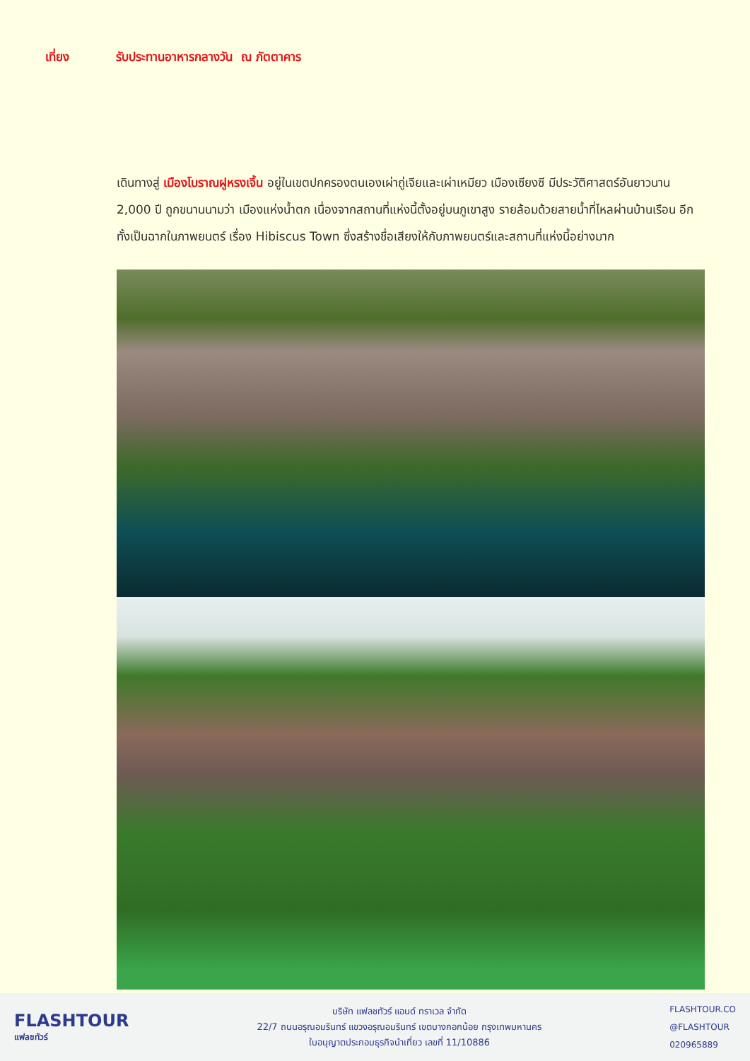เที่ยง รับประทานอาหารกลางวัน ณ ภัตตาคาร
เดินทางสู่ เมืองโบราณฝูหรงเจิ้น อยู่ในเขตปกครองตนเองเผ่าถู่เจียและเผ่าเหมียว เมืองเซียงซี มีประวัติศาสตร์อันยาวนาน 2,000 ปี ถูกขนานนามว่า เมืองแห่งน้ำตก เนื่องจากสถานที่แห่งนี้ตั้งอยู่บนภูเขาสูง รายล้อมด้วยสายน้ำที่ไหลผ่านบ้านเรือน อีกทั้งเป็นฉากในภาพยนตร์ เรื่อง Hibiscus Town ซึ่งสร้างชื่อเสียงให้กับภาพยนตร์และสถานที่แห่งนี้อย่างมาก
FLASHTOUR
แฟลชทัวร์
บริษัท แฟลชทัวร์ แอนด์ ทราเวล จำกัด
22/7 ถนนอรุณอมรินทร์ แขวงอรุณอมรินทร์ เขตบางกอกน้อย กรุงเทพมหานคร
ใบอนุญาตประกอบธุรกิจนำเที่ยว เลขที่ 11/10886
FLASHTOUR.CO
@FLASHTOUR
020965889